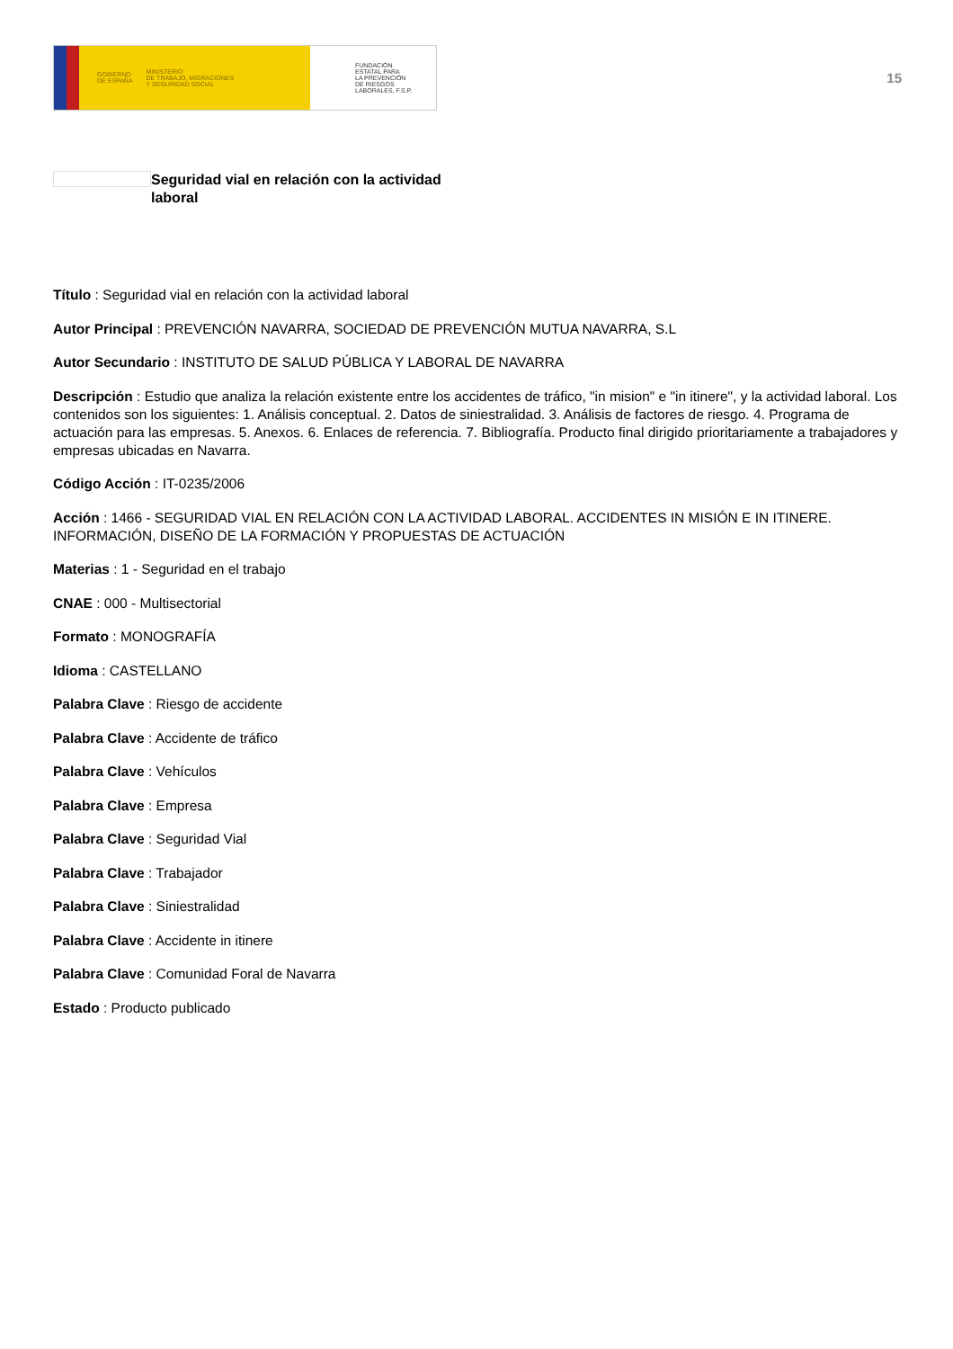GOBIERNO
DE ESPAÑA MINISTERIO
DE TRABAJO, MIGRACIONES
Y SEGURIDAD SOCIAL
FUNDACIÓN
ESTATAL PARA
LA PREVENCIÓN
DE RIESGOS
LABORALES, F.S.P.
15
Seguridad vial en relación con la actividad laboral
Título : Seguridad vial en relación con la actividad laboral
Autor Principal : PREVENCIÓN NAVARRA, SOCIEDAD DE PREVENCIÓN MUTUA NAVARRA, S.L
Autor Secundario : INSTITUTO DE SALUD PÚBLICA Y LABORAL DE NAVARRA
Descripción : Estudio que analiza la relación existente entre los accidentes de tráfico, "in mision" e "in itinere", y la actividad laboral. Los contenidos son los siguientes: 1. Análisis conceptual. 2. Datos de siniestralidad. 3. Análisis de factores de riesgo. 4. Programa de actuación para las empresas. 5. Anexos. 6. Enlaces de referencia. 7. Bibliografía. Producto final dirigido prioritariamente a trabajadores y empresas ubicadas en Navarra.
Código Acción : IT-0235/2006
Acción : 1466 - SEGURIDAD VIAL EN RELACIÓN CON LA ACTIVIDAD LABORAL. ACCIDENTES IN MISIÓN E IN ITINERE. INFORMACIÓN, DISEÑO DE LA FORMACIÓN Y PROPUESTAS DE ACTUACIÓN
Materias : 1 - Seguridad en el trabajo
CNAE : 000 - Multisectorial
Formato : MONOGRAFÍA
Idioma : CASTELLANO
Palabra Clave : Riesgo de accidente
Palabra Clave : Accidente de tráfico
Palabra Clave : Vehículos
Palabra Clave : Empresa
Palabra Clave : Seguridad Vial
Palabra Clave : Trabajador
Palabra Clave : Siniestralidad
Palabra Clave : Accidente in itinere
Palabra Clave : Comunidad Foral de Navarra
Estado : Producto publicado